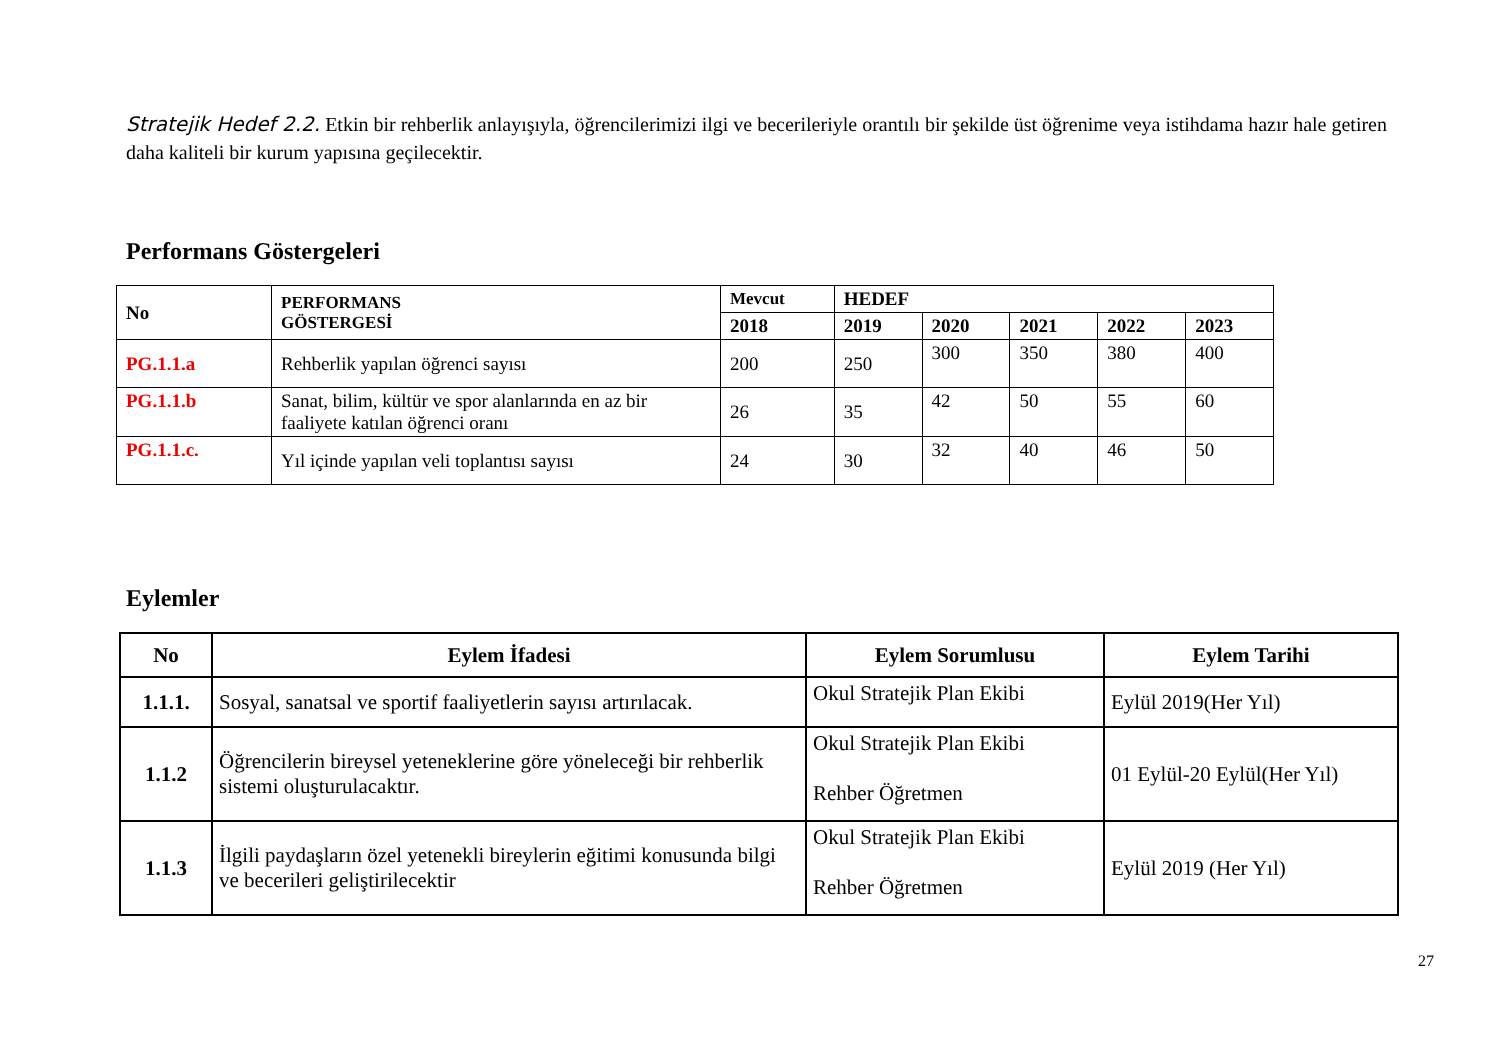Stratejik Hedef 2.2. Etkin bir rehberlik anlayışıyla, öğrencilerimizi ilgi ve becerileriyle orantılı bir şekilde üst öğrenime veya istihdama hazır hale getiren daha kaliteli bir kurum yapısına geçilecektir.
Performans Göstergeleri
| No | PERFORMANS GÖSTERGESİ | Mevcut | HEDEF | | | | |
| --- | --- | --- | --- | --- | --- | --- | --- |
| | | 2018 | 2019 | 2020 | 2021 | 2022 | 2023 |
| PG.1.1.a | Rehberlik yapılan öğrenci sayısı | 200 | 250 | 300 | 350 | 380 | 400 |
| PG.1.1.b | Sanat, bilim, kültür ve spor alanlarında en az bir faaliyete katılan öğrenci oranı | 26 | 35 | 42 | 50 | 55 | 60 |
| PG.1.1.c. | Yıl içinde yapılan veli toplantısı sayısı | 24 | 30 | 32 | 40 | 46 | 50 |
Eylemler
| No | Eylem İfadesi | Eylem Sorumlusu | Eylem Tarihi |
| --- | --- | --- | --- |
| 1.1.1. | Sosyal, sanatsal ve sportif faaliyetlerin sayısı artırılacak. | Okul Stratejik Plan Ekibi | Eylül 2019(Her Yıl) |
| 1.1.2 | Öğrencilerin bireysel yeteneklerine göre yöneleceği bir rehberlik sistemi oluşturulacaktır. | Okul Stratejik Plan Ekibi Rehber Öğretmen | 01 Eylül-20 Eylül(Her Yıl) |
| 1.1.3 | İlgili paydaşların özel yetenekli bireylerin eğitimi konusunda bilgi ve becerileri geliştirilecektir | Okul Stratejik Plan Ekibi Rehber Öğretmen | Eylül 2019 (Her Yıl) |
27